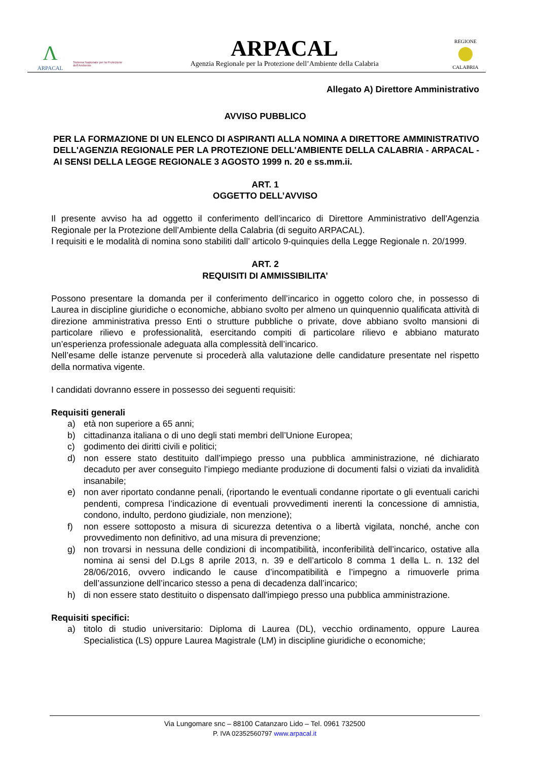Λ
ARPACAL
Sistema Nazionale per la Protezione dell'Ambiente
ARPACAL
Agenzia Regionale per la Protezione dell’Ambiente della Calabria
REGIONE
CALABRIA
Allegato A) Direttore Amministrativo
AVVISO PUBBLICO
PER LA FORMAZIONE DI UN ELENCO DI ASPIRANTI ALLA NOMINA A DIRETTORE AMMINISTRATIVO DELL'AGENZIA REGIONALE PER LA PROTEZIONE DELL'AMBIENTE DELLA CALABRIA - ARPACAL - AI SENSI DELLA LEGGE REGIONALE 3 AGOSTO 1999 n. 20 e ss.mm.ii.
ART. 1
OGGETTO DELL’AVVISO
Il presente avviso ha ad oggetto il conferimento dell’incarico di Direttore Amministrativo dell'Agenzia Regionale per la Protezione dell’Ambiente della Calabria (di seguito ARPACAL).
I requisiti e le modalità di nomina sono stabiliti dall’ articolo 9-quinquies della Legge Regionale n. 20/1999.
ART. 2
REQUISITI DI AMMISSIBILITA’
Possono presentare la domanda per il conferimento dell’incarico in oggetto coloro che, in possesso di Laurea in discipline giuridiche o economiche, abbiano svolto per almeno un quinquennio qualificata attività di direzione amministrativa presso Enti o strutture pubbliche o private, dove abbiano svolto mansioni di particolare rilievo e professionalità, esercitando compiti di particolare rilievo e abbiano maturato un’esperienza professionale adeguata alla complessità dell’incarico.
Nell’esame delle istanze pervenute si procederà alla valutazione delle candidature presentate nel rispetto della normativa vigente.
I candidati dovranno essere in possesso dei seguenti requisiti:
Requisiti generali
a) età non superiore a 65 anni;
b) cittadinanza italiana o di uno degli stati membri dell’Unione Europea;
c) godimento dei diritti civili e politici;
d) non essere stato destituito dall’impiego presso una pubblica amministrazione, né dichiarato decaduto per aver conseguito l’impiego mediante produzione di documenti falsi o viziati da invalidità insanabile;
e) non aver riportato condanne penali, (riportando le eventuali condanne riportate o gli eventuali carichi pendenti, compresa l’indicazione di eventuali provvedimenti inerenti la concessione di amnistia, condono, indulto, perdono giudiziale, non menzione);
f) non essere sottoposto a misura di sicurezza detentiva o a libertà vigilata, nonché, anche con provvedimento non definitivo, ad una misura di prevenzione;
g) non trovarsi in nessuna delle condizioni di incompatibilità, inconferibilità dell’incarico, ostative alla nomina ai sensi del D.Lgs 8 aprile 2013, n. 39 e dell’articolo 8 comma 1 della L. n. 132 del 28/06/2016, ovvero indicando le cause d’incompatibilità e l’impegno a rimuoverle prima dell’assunzione dell’incarico stesso a pena di decadenza dall’incarico;
h) di non essere stato destituito o dispensato dall'impiego presso una pubblica amministrazione.
Requisiti specifici:
a) titolo di studio universitario: Diploma di Laurea (DL), vecchio ordinamento, oppure Laurea Specialistica (LS) oppure Laurea Magistrale (LM) in discipline giuridiche o economiche;
Via Lungomare snc – 88100 Catanzaro Lido – Tel. 0961 732500
P. IVA 02352560797 www.arpacal.it